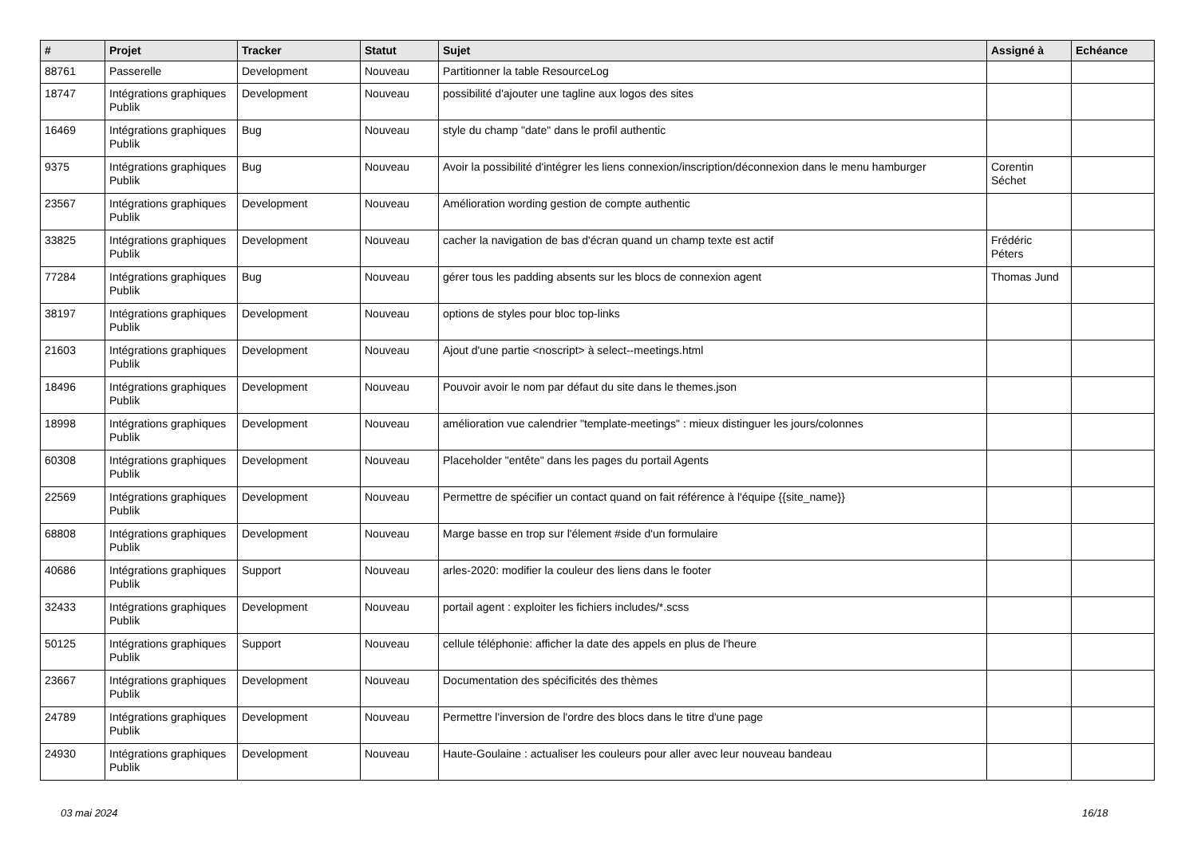| # | Projet | Tracker | Statut | Sujet | Assigné à | Echéance |
| --- | --- | --- | --- | --- | --- | --- |
| 88761 | Passerelle | Development | Nouveau | Partitionner la table ResourceLog | | |
| 18747 | Intégrations graphiques Publik | Development | Nouveau | possibilité d'ajouter une tagline aux logos des sites | | |
| 16469 | Intégrations graphiques Publik | Bug | Nouveau | style du champ "date" dans le profil authentic | | |
| 9375 | Intégrations graphiques Publik | Bug | Nouveau | Avoir la possibilité d'intégrer les liens connexion/inscription/déconnexion dans le menu hamburger | Corentin Séchet | |
| 23567 | Intégrations graphiques Publik | Development | Nouveau | Amélioration wording gestion de compte authentic | | |
| 33825 | Intégrations graphiques Publik | Development | Nouveau | cacher la navigation de bas d'écran quand un champ texte est actif | Frédéric Péters | |
| 77284 | Intégrations graphiques Publik | Bug | Nouveau | gérer tous les padding absents sur les blocs de connexion agent | Thomas Jund | |
| 38197 | Intégrations graphiques Publik | Development | Nouveau | options de styles pour bloc top-links | | |
| 21603 | Intégrations graphiques Publik | Development | Nouveau | Ajout d'une partie <noscript> à select--meetings.html | | |
| 18496 | Intégrations graphiques Publik | Development | Nouveau | Pouvoir avoir le nom par défaut du site dans le themes.json | | |
| 18998 | Intégrations graphiques Publik | Development | Nouveau | amélioration vue calendrier "template-meetings" : mieux distinguer les jours/colonnes | | |
| 60308 | Intégrations graphiques Publik | Development | Nouveau | Placeholder "entête" dans les pages du portail Agents | | |
| 22569 | Intégrations graphiques Publik | Development | Nouveau | Permettre de spécifier un contact quand on fait référence à l'équipe {{site_name}} | | |
| 68808 | Intégrations graphiques Publik | Development | Nouveau | Marge basse en trop sur l'élement #side d'un formulaire | | |
| 40686 | Intégrations graphiques Publik | Support | Nouveau | arles-2020: modifier la couleur des liens dans le footer | | |
| 32433 | Intégrations graphiques Publik | Development | Nouveau | portail agent : exploiter les fichiers includes/*.scss | | |
| 50125 | Intégrations graphiques Publik | Support | Nouveau | cellule téléphonie: afficher la date des appels en plus de l'heure | | |
| 23667 | Intégrations graphiques Publik | Development | Nouveau | Documentation des spécificités des thèmes | | |
| 24789 | Intégrations graphiques Publik | Development | Nouveau | Permettre l'inversion de l'ordre des blocs dans le titre d'une page | | |
| 24930 | Intégrations graphiques Publik | Development | Nouveau | Haute-Goulaine : actualiser les couleurs pour aller avec leur nouveau bandeau | | |
03 mai 2024 16/18